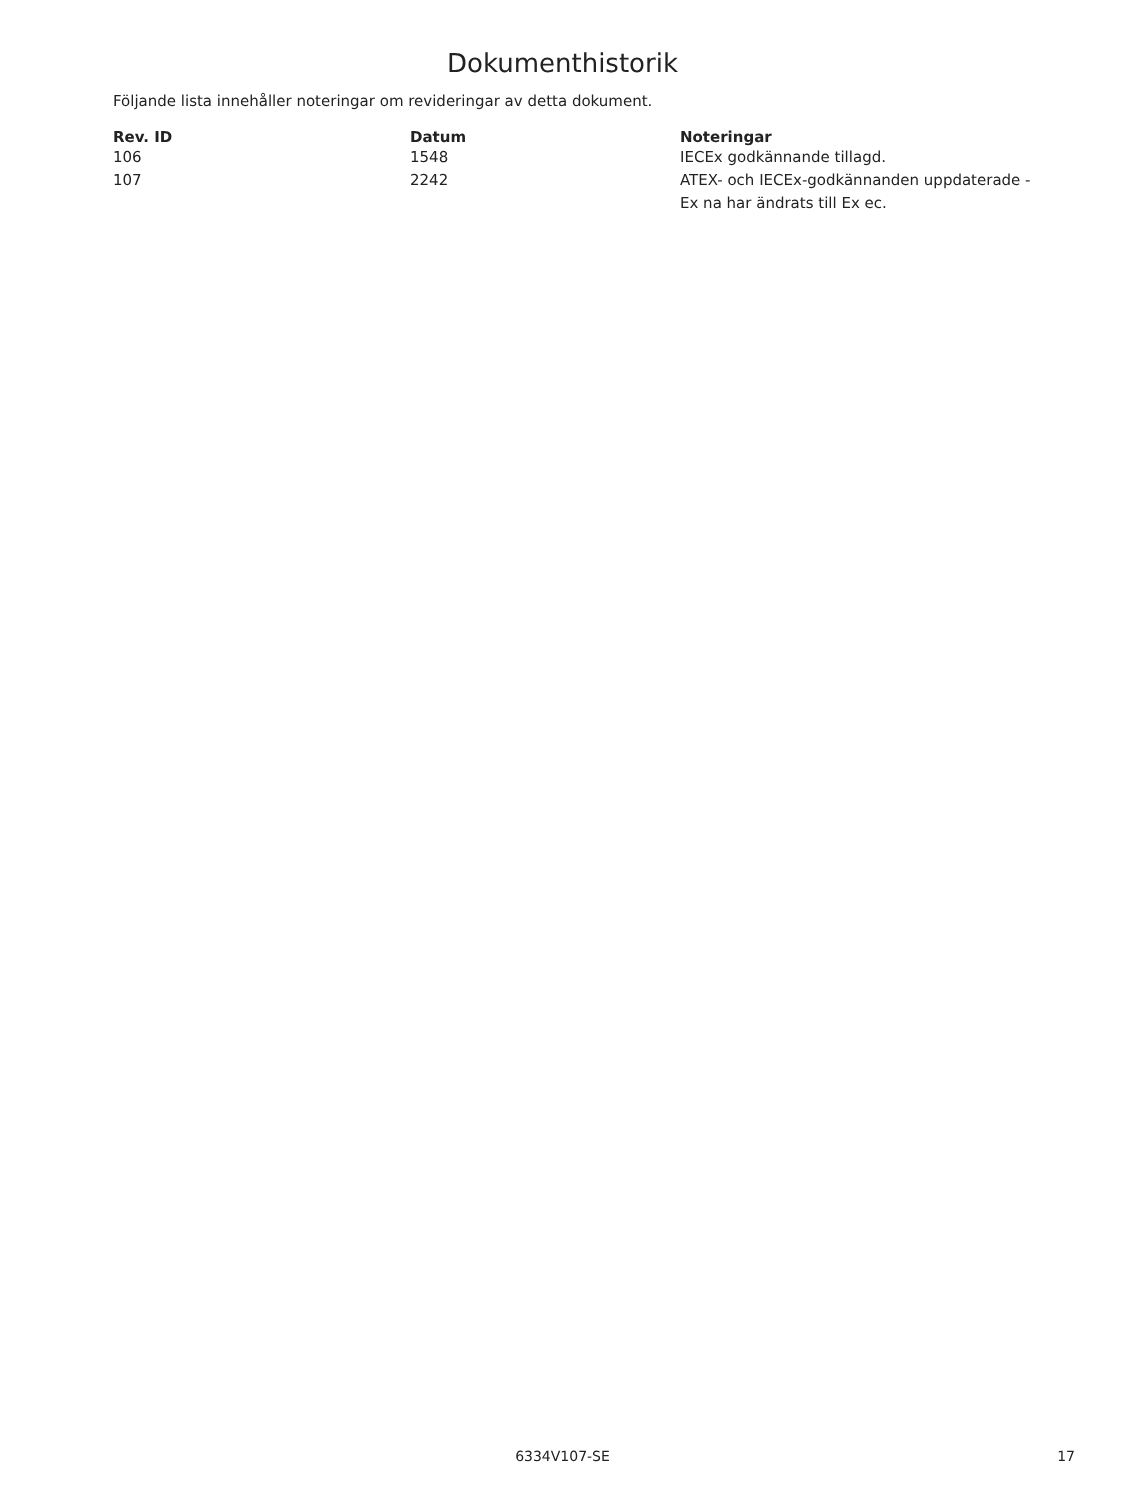Dokumenthistorik
Följande lista innehåller noteringar om revideringar av detta dokument.
| Rev. ID | Datum | Noteringar |
| --- | --- | --- |
| 106 | 1548 | IECEx godkännande tillagd. |
| 107 | 2242 | ATEX- och IECEx-godkännanden uppdaterade - Ex na har ändrats till Ex ec. |
6334V107-SE 17